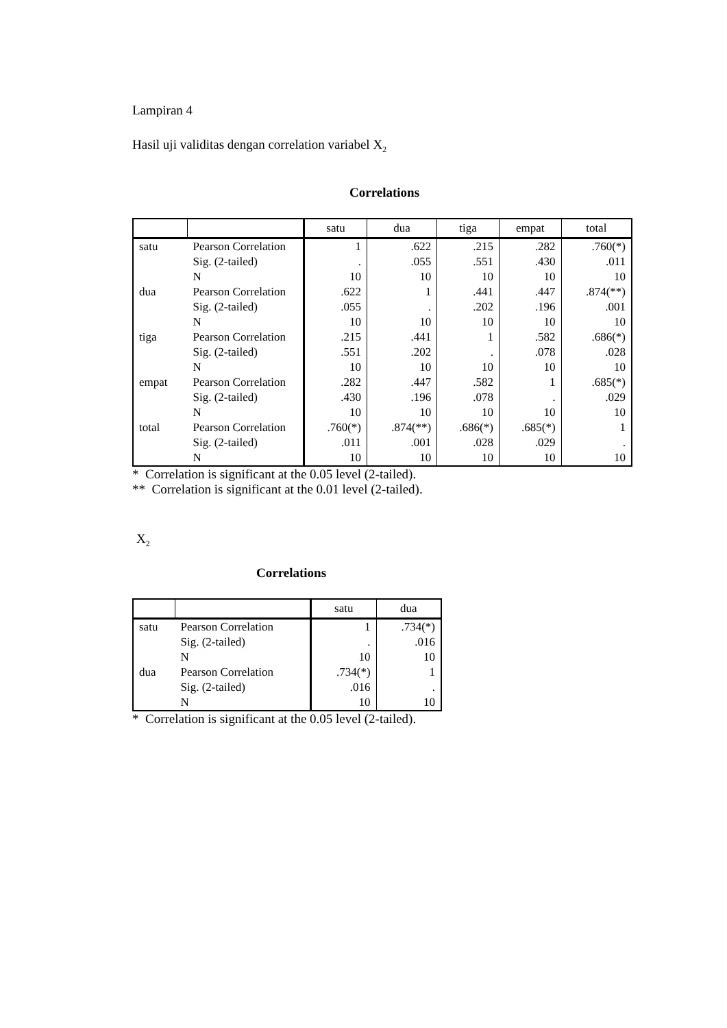Lampiran 4
Hasil uji validitas dengan correlation variabel X<sub>2</sub>
Correlations
| | | satu | dua | tiga | empat | total |
| --- | --- | --- | --- | --- | --- | --- |
| satu | Pearson Correlation | 1 | .622 | .215 | .282 | .760(*) |
| | Sig. (2-tailed) | . | .055 | .551 | .430 | .011 |
| | N | 10 | 10 | 10 | 10 | 10 |
| dua | Pearson Correlation | .622 | 1 | .441 | .447 | .874(**) |
| | Sig. (2-tailed) | .055 | . | .202 | .196 | .001 |
| | N | 10 | 10 | 10 | 10 | 10 |
| tiga | Pearson Correlation | .215 | .441 | 1 | .582 | .686(*) |
| | Sig. (2-tailed) | .551 | .202 | . | .078 | .028 |
| | N | 10 | 10 | 10 | 10 | 10 |
| empat | Pearson Correlation | .282 | .447 | .582 | 1 | .685(*) |
| | Sig. (2-tailed) | .430 | .196 | .078 | . | .029 |
| | N | 10 | 10 | 10 | 10 | 10 |
| total | Pearson Correlation | .760(*) | .874(**) | .686(*) | .685(*) | 1 |
| | Sig. (2-tailed) | .011 | .001 | .028 | .029 | . |
| | N | 10 | 10 | 10 | 10 | 10 |
* Correlation is significant at the 0.05 level (2-tailed).
** Correlation is significant at the 0.01 level (2-tailed).
X<sub>2</sub>
Correlations
| | | satu | dua |
| --- | --- | --- | --- |
| satu | Pearson Correlation | 1 | .734(*) |
| | Sig. (2-tailed) | . | .016 |
| | N | 10 | 10 |
| dua | Pearson Correlation | .734(*) | 1 |
| | Sig. (2-tailed) | .016 | . |
| | N | 10 | 10 |
* Correlation is significant at the 0.05 level (2-tailed).